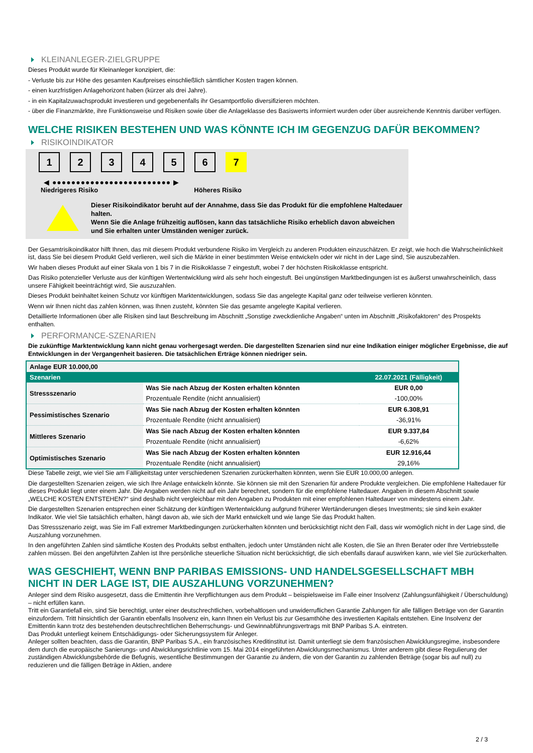KLEINANLEGER-ZIELGRUPPE
Dieses Produkt wurde für Kleinanleger konzipiert, die:
- Verluste bis zur Höhe des gesamten Kaufpreises einschließlich sämtlicher Kosten tragen können.
- einen kurzfristigen Anlagehorizont haben (kürzer als drei Jahre).
- in ein Kapitalzuwachsprodukt investieren und gegebenenfalls ihr Gesamtportfolio diversifizieren möchten.
- über die Finanzmärkte, ihre Funktionsweise und Risiken sowie über die Anlageklasse des Basiswerts informiert wurden oder über ausreichende Kenntnis darüber verfügen.
WELCHE RISIKEN BESTEHEN UND WAS KÖNNTE ICH IM GEGENZUG DAFÜR BEKOMMEN?
RISIKOINDIKATOR
1 2 3 4 5 6 7
◀ ●●●●●●●●●●●●●●●●●●●●●●●●● ▶
Niedrigeres Risiko Höheres Risiko
Dieser Risikoindikator beruht auf der Annahme, dass Sie das Produkt für die empfohlene Haltedauer halten.
Wenn Sie die Anlage frühzeitig auflösen, kann das tatsächliche Risiko erheblich davon abweichen und Sie erhalten unter Umständen weniger zurück.
Der Gesamtrisikoindikator hilft Ihnen, das mit diesem Produkt verbundene Risiko im Vergleich zu anderen Produkten einzuschätzen. Er zeigt, wie hoch die Wahrscheinlichkeit ist, dass Sie bei diesem Produkt Geld verlieren, weil sich die Märkte in einer bestimmten Weise entwickeln oder wir nicht in der Lage sind, Sie auszubezahlen.
Wir haben dieses Produkt auf einer Skala von 1 bis 7 in die Risikoklasse 7 eingestuft, wobei 7 der höchsten Risikoklasse entspricht.
Das Risiko potenzieller Verluste aus der künftigen Wertentwicklung wird als sehr hoch eingestuft. Bei ungünstigen Marktbedingungen ist es äußerst unwahrscheinlich, dass unsere Fähigkeit beeinträchtigt wird, Sie auszuzahlen.
Dieses Produkt beinhaltet keinen Schutz vor künftigen Marktentwicklungen, sodass Sie das angelegte Kapital ganz oder teilweise verlieren könnten.
Wenn wir Ihnen nicht das zahlen können, was Ihnen zusteht, könnten Sie das gesamte angelegte Kapital verlieren.
Detaillierte Informationen über alle Risiken sind laut Beschreibung im Abschnitt „Sonstige zweckdienliche Angaben“ unten im Abschnitt „Risikofaktoren“ des Prospekts enthalten.
PERFORMANCE-SZENARIEN
Die zukünftige Marktentwicklung kann nicht genau vorhergesagt werden. Die dargestellten Szenarien sind nur eine Indikation einiger möglicher Ergebnisse, die auf Entwicklungen in der Vergangenheit basieren. Die tatsächlichen Erträge können niedriger sein.
| Anlage EUR 10.000,00 | | |
| --- | --- | --- |
| Szenarien | | 22.07.2021 (Fälligkeit) |
| Stressszenario | Was Sie nach Abzug der Kosten erhalten könnten | EUR 0,00 |
| | Prozentuale Rendite (nicht annualisiert) | -100,00% |
| Pessimistisches Szenario | Was Sie nach Abzug der Kosten erhalten könnten | EUR 6.308,91 |
| | Prozentuale Rendite (nicht annualisiert) | -36,91% |
| Mittleres Szenario | Was Sie nach Abzug der Kosten erhalten könnten | EUR 9.337,84 |
| | Prozentuale Rendite (nicht annualisiert) | -6,62% |
| Optimistisches Szenario | Was Sie nach Abzug der Kosten erhalten könnten | EUR 12.916,44 |
| | Prozentuale Rendite (nicht annualisiert) | 29,16% |
Diese Tabelle zeigt, wie viel Sie am Fälligkeitstag unter verschiedenen Szenarien zurückerhalten könnten, wenn Sie EUR 10.000,00 anlegen.
Die dargestellten Szenarien zeigen, wie sich Ihre Anlage entwickeln könnte. Sie können sie mit den Szenarien für andere Produkte vergleichen. Die empfohlene Haltedauer für dieses Produkt liegt unter einem Jahr. Die Angaben werden nicht auf ein Jahr berechnet, sondern für die empfohlene Haltedauer. Angaben in diesem Abschnitt sowie „WELCHE KOSTEN ENTSTEHEN?“ sind deshalb nicht vergleichbar mit den Angaben zu Produkten mit einer empfohlenen Haltedauer von mindestens einem Jahr.
Die dargestellten Szenarien entsprechen einer Schätzung der künftigen Wertentwicklung aufgrund früherer Wertänderungen dieses Investments; sie sind kein exakter Indikator. Wie viel Sie tatsächlich erhalten, hängt davon ab, wie sich der Markt entwickelt und wie lange Sie das Produkt halten.
Das Stressszenario zeigt, was Sie im Fall extremer Marktbedingungen zurückerhalten könnten und berücksichtigt nicht den Fall, dass wir womöglich nicht in der Lage sind, die Auszahlung vorzunehmen.
In den angeführten Zahlen sind sämtliche Kosten des Produkts selbst enthalten, jedoch unter Umständen nicht alle Kosten, die Sie an Ihren Berater oder Ihre Vertriebsstelle zahlen müssen. Bei den angeführten Zahlen ist Ihre persönliche steuerliche Situation nicht berücksichtigt, die sich ebenfalls darauf auswirken kann, wie viel Sie zurückerhalten.
WAS GESCHIEHT, WENN BNP PARIBAS EMISSIONS- UND HANDELSGESELLSCHAFT MBH NICHT IN DER LAGE IST, DIE AUSZAHLUNG VORZUNEHMEN?
Anleger sind dem Risiko ausgesetzt, dass die Emittentin ihre Verpflichtungen aus dem Produkt – beispielsweise im Falle einer Insolvenz (Zahlungsunfähigkeit / Überschuldung) – nicht erfüllen kann.
Tritt ein Garantiefall ein, sind Sie berechtigt, unter einer deutschrechtlichen, vorbehaltlosen und unwiderruflichen Garantie Zahlungen für alle fälligen Beträge von der Garantin einzufordern. Tritt hinsichtlich der Garantin ebenfalls Insolvenz ein, kann Ihnen ein Verlust bis zur Gesamthöhe des investierten Kapitals entstehen. Eine Insolvenz der Emittentin kann trotz des bestehenden deutschrechtlichen Beherrschungs- und Gewinnabführungsvertrags mit BNP Paribas S.A. eintreten.
Das Produkt unterliegt keinem Entschädigungs- oder Sicherungssystem für Anleger.
Anleger sollten beachten, dass die Garantin, BNP Paribas S.A., ein französisches Kreditinstitut ist. Damit unterliegt sie dem französischen Abwicklungsregime, insbesondere dem durch die europäische Sanierungs- und Abwicklungsrichtlinie vom 15. Mai 2014 eingeführten Abwicklungsmechanismus. Unter anderem gibt diese Regulierung der zuständigen Abwicklungsbehörde die Befugnis, wesentliche Bestimmungen der Garantie zu ändern, die von der Garantin zu zahlenden Beträge (sogar bis auf null) zu reduzieren und die fälligen Beträge in Aktien, andere
2 / 3